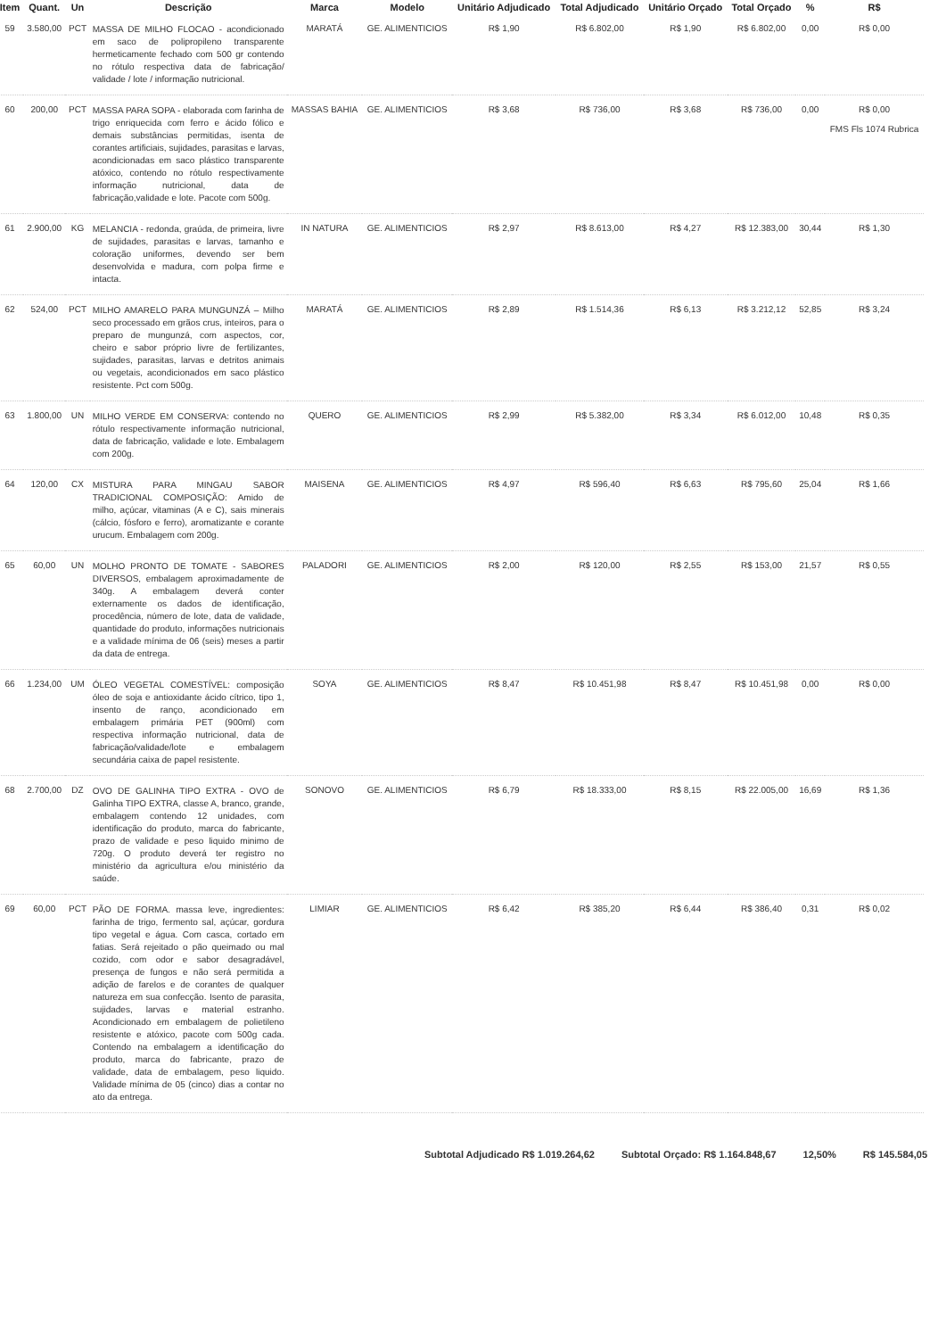| Item | Quant. | Un | Descrição | Marca | Modelo | Unitário Adjudicado | Total Adjudicado | Unitário Orçado | Total Orçado | % | R$ |
| --- | --- | --- | --- | --- | --- | --- | --- | --- | --- | --- | --- |
| 59 | 3.580,00 | PCT | MASSA DE MILHO FLOCAO - acondicionado em saco de polipropileno transparente hermeticamente fechado com 500 gr contendo no rótulo respectiva data de fabricação/ validade / lote / informação nutricional. | MARATÁ | GE. ALIMENTICIOS | R$ 1,90 | R$ 6.802,00 | R$ 1,90 | R$ 6.802,00 | 0,00 | R$ 0,00 |
| 60 | 200,00 | PCT | MASSA PARA SOPA - elaborada com farinha de trigo enriquecida com ferro e ácido fólico e demais substâncias permitidas, isenta de corantes artificiais, sujidades, parasitas e larvas, acondicionadas em saco plástico transparente atóxico, contendo no rótulo respectivamente informação nutricional, data de fabricação,validade e lote. Pacote com 500g. | MASSAS BAHIA | GE. ALIMENTICIOS | R$ 3,68 | R$ 736,00 | R$ 3,68 | R$ 736,00 | 0,00 | R$ 0,00 FMS Fls 1074 Rubrica |
| 61 | 2.900,00 | KG | MELANCIA - redonda, graúda, de primeira, livre de sujidades, parasitas e larvas, tamanho e coloração uniformes, devendo ser bem desenvolvida e madura, com polpa firme e intacta. | IN NATURA | GE. ALIMENTICIOS | R$ 2,97 | R$ 8.613,00 | R$ 4,27 | R$ 12.383,00 | 30,44 | R$ 1,30 |
| 62 | 524,00 | PCT | MILHO AMARELO PARA MUNGUNZÁ – Milho seco processado em grãos crus, inteiros, para o preparo de mungunzá, com aspectos, cor, cheiro e sabor próprio livre de fertilizantes, sujidades, parasitas, larvas e detritos animais ou vegetais, acondicionados em saco plástico resistente. Pct com 500g. | MARATÁ | GE. ALIMENTICIOS | R$ 2,89 | R$ 1.514,36 | R$ 6,13 | R$ 3.212,12 | 52,85 | R$ 3,24 |
| 63 | 1.800,00 | UN | MILHO VERDE EM CONSERVA: contendo no rótulo respectivamente informação nutricional, data de fabricação, validade e lote. Embalagem com 200g. | QUERO | GE. ALIMENTICIOS | R$ 2,99 | R$ 5.382,00 | R$ 3,34 | R$ 6.012,00 | 10,48 | R$ 0,35 |
| 64 | 120,00 | CX | MISTURA PARA MINGAU SABOR TRADICIONAL COMPOSIÇÃO: Amido de milho, açúcar, vitaminas (A e C), sais minerais (cálcio, fósforo e ferro), aromatizante e corante urucum. Embalagem com 200g. | MAISENA | GE. ALIMENTICIOS | R$ 4,97 | R$ 596,40 | R$ 6,63 | R$ 795,60 | 25,04 | R$ 1,66 |
| 65 | 60,00 | UN | MOLHO PRONTO DE TOMATE - SABORES DIVERSOS, embalagem aproximadamente de 340g. A embalagem deverá conter externamente os dados de identificação, procedência, número de lote, data de validade, quantidade do produto, informações nutricionais e a validade mínima de 06 (seis) meses a partir da data de entrega. | PALADORI | GE. ALIMENTICIOS | R$ 2,00 | R$ 120,00 | R$ 2,55 | R$ 153,00 | 21,57 | R$ 0,55 |
| 66 | 1.234,00 | UM | ÓLEO VEGETAL COMESTÍVEL: composição óleo de soja e antioxidante ácido cítrico, tipo 1, insento de ranço, acondicionado em embalagem primária PET (900ml) com respectiva informação nutricional, data de fabricação/validade/lote e embalagem secundária caixa de papel resistente. | SOYA | GE. ALIMENTICIOS | R$ 8,47 | R$ 10.451,98 | R$ 8,47 | R$ 10.451,98 | 0,00 | R$ 0,00 |
| 68 | 2.700,00 | DZ | OVO DE GALINHA TIPO EXTRA - OVO de Galinha TIPO EXTRA, classe A, branco, grande, embalagem contendo 12 unidades, com identificação do produto, marca do fabricante, prazo de validade e peso liquido minimo de 720g. O produto deverá ter registro no ministério da agricultura e/ou ministério da saúde. | SONOVO | GE. ALIMENTICIOS | R$ 6,79 | R$ 18.333,00 | R$ 8,15 | R$ 22.005,00 | 16,69 | R$ 1,36 |
| 69 | 60,00 | PCT | PÃO DE FORMA. massa leve, ingredientes: farinha de trigo, fermento sal, açúcar, gordura tipo vegetal e água. Com casca, cortado em fatias. Será rejeitado o pão queimado ou mal cozido, com odor e sabor desagradável, presença de fungos e não será permitida a adição de farelos e de corantes de qualquer natureza em sua confecção. Isento de parasita, sujidades, larvas e material estranho. Acondicionado em embalagem de polietileno resistente e atóxico, pacote com 500g cada. Contendo na embalagem a identificação do produto, marca do fabricante, prazo de validade, data de embalagem, peso liquido. Validade mínima de 05 (cinco) dias a contar no ato da entrega. | LIMIAR | GE. ALIMENTICIOS | R$ 6,42 | R$ 385,20 | R$ 6,44 | R$ 386,40 | 0,31 | R$ 0,02 |
Subtotal Adjudicado R$ 1.019.264,62 Subtotal Orçado: R$ 1.164.848,67 12,50% R$ 145.584,05